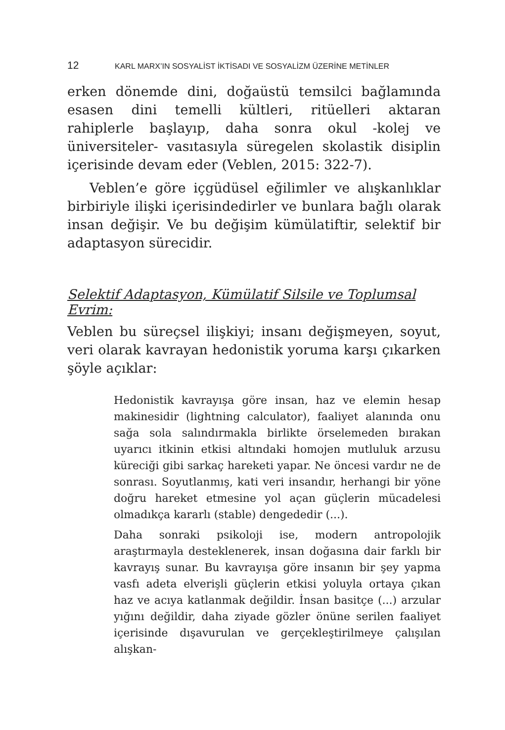12 KARL MARX’IN SOSYALİST İKTİSADI VE SOSYALİZM ÜZERİNE METİNLER
erken dönemde dini, doğaüstü temsilci bağlamında esasen dini temelli kültleri, ritüelleri aktaran rahiplerle başlayıp, daha sonra okul -kolej ve üniversiteler- vasıtasıyla süregelen skolastik disiplin içerisinde devam eder (Veblen, 2015: 322-7).
Veblen’e göre içgüdüsel eğilimler ve alışkanlıklar birbiriyle ilişki içerisindedirler ve bunlara bağlı olarak insan değişir. Ve bu değişim kümülatiftir, selektif bir adaptasyon sürecidir.
Selektif Adaptasyon, Kümülatif Silsile ve Toplumsal Evrim:
Veblen bu süreçsel ilişkiyi; insanı değişmeyen, soyut, veri olarak kavrayan hedonistik yoruma karşı çıkarken şöyle açıklar:
Hedonistik kavrayışa göre insan, haz ve elemin hesap makinesidir (lightning calculator), faaliyet alanında onu sağa sola salındırmakla birlikte örselemeden bırakan uyarıcı itkinin etkisi altındaki homojen mutluluk arzusu küreciği gibi sarkaç hareketi yapar. Ne öncesi vardır ne de sonrası. Soyutlanmış, kati veri insandır, herhangi bir yöne doğru hareket etmesine yol açan güçlerin mücadelesi olmadıkça kararlı (stable) dengededir (...).
Daha sonraki psikoloji ise, modern antropolojik araştırmayla desteklenerek, insan doğasına dair farklı bir kavrayış sunar. Bu kavrayışa göre insanın bir şey yapma vasfı adeta elverişli güçlerin etkisi yoluyla ortaya çıkan haz ve acıya katlanmak değildir. İnsan basitçe (...) arzular yığını değildir, daha ziyade gözler önüne serilen faaliyet içerisinde dışavurulan ve gerçekleştirilmeye çalışılan alışkan-